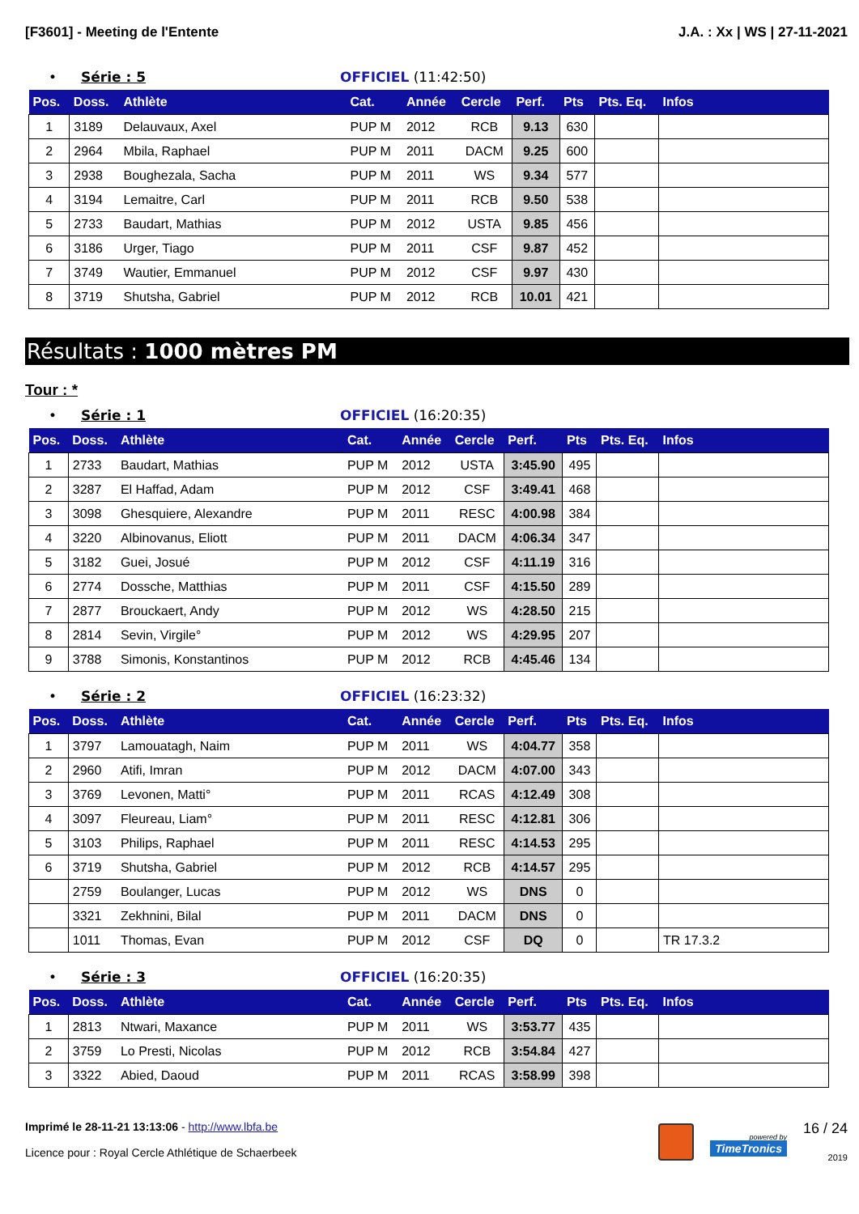[F3601] - Meeting de l'Entente J.A. : Xx | WS | 27-11-2021
• Série : 5 OFFICIEL (11:42:50)
| Pos. | Doss. | Athlète | Cat. | Année | Cercle | Perf. | Pts | Pts. Eq. | Infos |
| --- | --- | --- | --- | --- | --- | --- | --- | --- | --- |
| 1 | 3189 | Delauvaux, Axel | PUP M | 2012 | RCB | 9.13 | 630 | | |
| 2 | 2964 | Mbila, Raphael | PUP M | 2011 | DACM | 9.25 | 600 | | |
| 3 | 2938 | Boughezala, Sacha | PUP M | 2011 | WS | 9.34 | 577 | | |
| 4 | 3194 | Lemaitre, Carl | PUP M | 2011 | RCB | 9.50 | 538 | | |
| 5 | 2733 | Baudart, Mathias | PUP M | 2012 | USTA | 9.85 | 456 | | |
| 6 | 3186 | Urger, Tiago | PUP M | 2011 | CSF | 9.87 | 452 | | |
| 7 | 3749 | Wautier, Emmanuel | PUP M | 2012 | CSF | 9.97 | 430 | | |
| 8 | 3719 | Shutsha, Gabriel | PUP M | 2012 | RCB | 10.01 | 421 | | |
Résultats : 1000 mètres PM
Tour : *
• Série : 1 OFFICIEL (16:20:35)
| Pos. | Doss. | Athlète | Cat. | Année | Cercle | Perf. | Pts | Pts. Eq. | Infos |
| --- | --- | --- | --- | --- | --- | --- | --- | --- | --- |
| 1 | 2733 | Baudart, Mathias | PUP M | 2012 | USTA | 3:45.90 | 495 | | |
| 2 | 3287 | El Haffad, Adam | PUP M | 2012 | CSF | 3:49.41 | 468 | | |
| 3 | 3098 | Ghesquiere, Alexandre | PUP M | 2011 | RESC | 4:00.98 | 384 | | |
| 4 | 3220 | Albinovanus, Eliott | PUP M | 2011 | DACM | 4:06.34 | 347 | | |
| 5 | 3182 | Guei, Josué | PUP M | 2012 | CSF | 4:11.19 | 316 | | |
| 6 | 2774 | Dossche, Matthias | PUP M | 2011 | CSF | 4:15.50 | 289 | | |
| 7 | 2877 | Brouckaert, Andy | PUP M | 2012 | WS | 4:28.50 | 215 | | |
| 8 | 2814 | Sevin, Virgile° | PUP M | 2012 | WS | 4:29.95 | 207 | | |
| 9 | 3788 | Simonis, Konstantinos | PUP M | 2012 | RCB | 4:45.46 | 134 | | |
• Série : 2 OFFICIEL (16:23:32)
| Pos. | Doss. | Athlète | Cat. | Année | Cercle | Perf. | Pts | Pts. Eq. | Infos |
| --- | --- | --- | --- | --- | --- | --- | --- | --- | --- |
| 1 | 3797 | Lamouatagh, Naim | PUP M | 2011 | WS | 4:04.77 | 358 | | |
| 2 | 2960 | Atifi, Imran | PUP M | 2012 | DACM | 4:07.00 | 343 | | |
| 3 | 3769 | Levonen, Matti° | PUP M | 2011 | RCAS | 4:12.49 | 308 | | |
| 4 | 3097 | Fleureau, Liam° | PUP M | 2011 | RESC | 4:12.81 | 306 | | |
| 5 | 3103 | Philips, Raphael | PUP M | 2011 | RESC | 4:14.53 | 295 | | |
| 6 | 3719 | Shutsha, Gabriel | PUP M | 2012 | RCB | 4:14.57 | 295 | | |
| | 2759 | Boulanger, Lucas | PUP M | 2012 | WS | DNS | 0 | | |
| | 3321 | Zekhnini, Bilal | PUP M | 2011 | DACM | DNS | 0 | | |
| | 1011 | Thomas, Evan | PUP M | 2012 | CSF | DQ | 0 | | TR 17.3.2 |
• Série : 3 OFFICIEL (16:20:35)
| Pos. | Doss. | Athlète | Cat. | Année | Cercle | Perf. | Pts | Pts. Eq. | Infos |
| --- | --- | --- | --- | --- | --- | --- | --- | --- | --- |
| 1 | 2813 | Ntwari, Maxance | PUP M | 2011 | WS | 3:53.77 | 435 | | |
| 2 | 3759 | Lo Presti, Nicolas | PUP M | 2012 | RCB | 3:54.84 | 427 | | |
| 3 | 3322 | Abied, Daoud | PUP M | 2011 | RCAS | 3:58.99 | 398 | | |
Imprimé le 28-11-21 13:13:06 - http://www.lbfa.be
Licence pour : Royal Cercle Athlétique de Schaerbeek
powered by
TimeTronics
16 / 24
2019